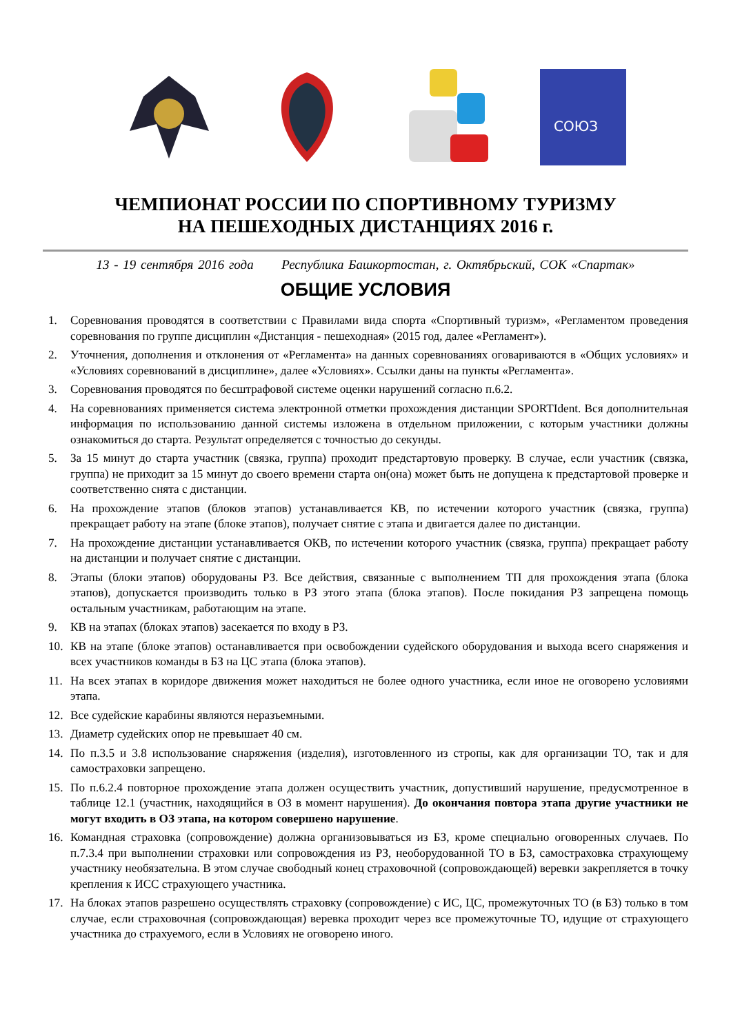СОЮЗ
ЧЕМПИОНАТ РОССИИ ПО СПОРТИВНОМУ ТУРИЗМУ
НА ПЕШЕХОДНЫХ ДИСТАНЦИЯХ 2016 г.
13 - 19 сентября 2016 года Республика Башкортостан, г. Октябрьский, СОК «Спартак»
ОБЩИЕ УСЛОВИЯ
1. Соревнования проводятся в соответствии с Правилами вида спорта «Спортивный туризм», «Регламентом проведения соревнования по группе дисциплин «Дистанция - пешеходная» (2015 год, далее «Регламент»).
2. Уточнения, дополнения и отклонения от «Регламента» на данных соревнованиях оговариваются в «Общих условиях» и «Условиях соревнований в дисциплине», далее «Условиях». Ссылки даны на пункты «Регламента».
3. Соревнования проводятся по бесштрафовой системе оценки нарушений согласно п.6.2.
4. На соревнованиях применяется система электронной отметки прохождения дистанции SPORTIdent. Вся дополнительная информация по использованию данной системы изложена в отдельном приложении, с которым участники должны ознакомиться до старта. Результат определяется с точностью до секунды.
5. За 15 минут до старта участник (связка, группа) проходит предстартовую проверку. В случае, если участник (связка, группа) не приходит за 15 минут до своего времени старта он(она) может быть не допущена к предстартовой проверке и соответственно снята с дистанции.
6. На прохождение этапов (блоков этапов) устанавливается КВ, по истечении которого участник (связка, группа) прекращает работу на этапе (блоке этапов), получает снятие с этапа и двигается далее по дистанции.
7. На прохождение дистанции устанавливается ОКВ, по истечении которого участник (связка, группа) прекращает работу на дистанции и получает снятие с дистанции.
8. Этапы (блоки этапов) оборудованы РЗ. Все действия, связанные с выполнением ТП для прохождения этапа (блока этапов), допускается производить только в РЗ этого этапа (блока этапов). После покидания РЗ запрещена помощь остальным участникам, работающим на этапе.
9. КВ на этапах (блоках этапов) засекается по входу в РЗ.
10. КВ на этапе (блоке этапов) останавливается при освобождении судейского оборудования и выхода всего снаряжения и всех участников команды в БЗ на ЦС этапа (блока этапов).
11. На всех этапах в коридоре движения может находиться не более одного участника, если иное не оговорено условиями этапа.
12. Все судейские карабины являются неразъемными.
13. Диаметр судейских опор не превышает 40 см.
14. По п.3.5 и 3.8 использование снаряжения (изделия), изготовленного из стропы, как для организации ТО, так и для самостраховки запрещено.
15. По п.6.2.4 повторное прохождение этапа должен осуществить участник, допустивший нарушение, предусмотренное в таблице 12.1 (участник, находящийся в ОЗ в момент нарушения). До окончания повтора этапа другие участники не могут входить в ОЗ этапа, на котором совершено нарушение.
16. Командная страховка (сопровождение) должна организовываться из БЗ, кроме специально оговоренных случаев. По п.7.3.4 при выполнении страховки или сопровождения из РЗ, необорудованной ТО в БЗ, самостраховка страхующему участнику необязательна. В этом случае свободный конец страховочной (сопровождающей) веревки закрепляется в точку крепления к ИСС страхующего участника.
17. На блоках этапов разрешено осуществлять страховку (сопровождение) с ИС, ЦС, промежуточных ТО (в БЗ) только в том случае, если страховочная (сопровождающая) веревка проходит через все промежуточные ТО, идущие от страхующего участника до страхуемого, если в Условиях не оговорено иного.